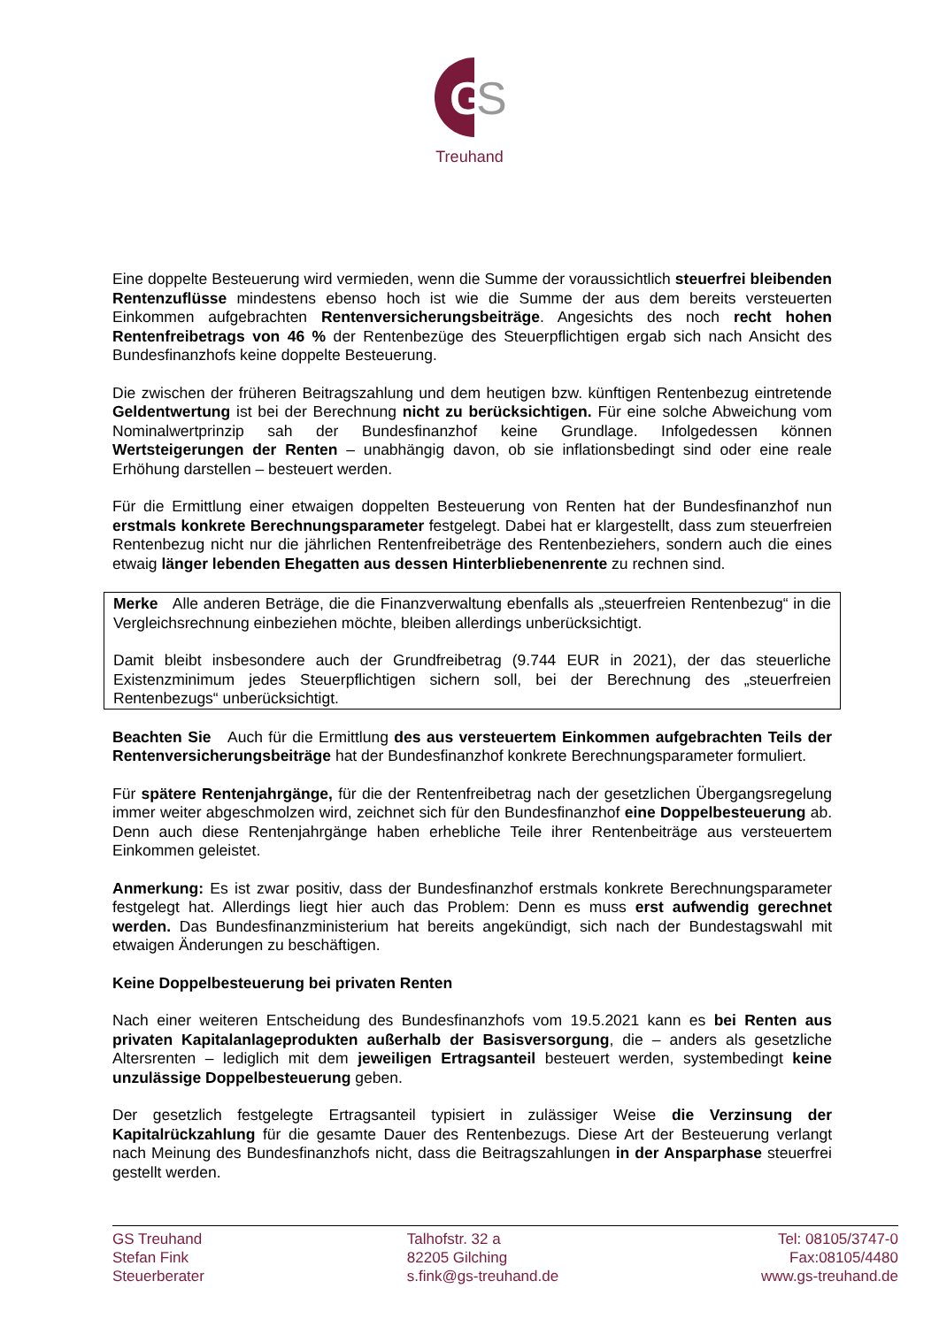G
S
Treuhand
Eine doppelte Besteuerung wird vermieden, wenn die Summe der voraussichtlich steuerfrei bleibenden Rentenzuflüsse mindestens ebenso hoch ist wie die Summe der aus dem bereits versteuerten Einkommen aufgebrachten Rentenversicherungsbeiträge. Angesichts des noch recht hohen Rentenfreibetrags von 46 % der Rentenbezüge des Steuerpflichtigen ergab sich nach Ansicht des Bundesfinanzhofs keine doppelte Besteuerung.
Die zwischen der früheren Beitragszahlung und dem heutigen bzw. künftigen Rentenbezug eintretende Geldentwertung ist bei der Berechnung nicht zu berücksichtigen. Für eine solche Abweichung vom Nominalwertprinzip sah der Bundesfinanzhof keine Grundlage. Infolgedessen können Wertsteigerungen der Renten – unabhängig davon, ob sie inflationsbedingt sind oder eine reale Erhöhung darstellen – besteuert werden.
Für die Ermittlung einer etwaigen doppelten Besteuerung von Renten hat der Bundesfinanzhof nun erstmals konkrete Berechnungsparameter festgelegt. Dabei hat er klargestellt, dass zum steuerfreien Rentenbezug nicht nur die jährlichen Rentenfreibeträge des Rentenbeziehers, sondern auch die eines etwaig länger lebenden Ehegatten aus dessen Hinterbliebenenrente zu rechnen sind.
Merke Alle anderen Beträge, die die Finanzverwaltung ebenfalls als „steuerfreien Rentenbezug“ in die Vergleichsrechnung einbeziehen möchte, bleiben allerdings unberücksichtigt.
Damit bleibt insbesondere auch der Grundfreibetrag (9.744 EUR in 2021), der das steuerliche Existenzminimum jedes Steuerpflichtigen sichern soll, bei der Berechnung des „steuerfreien Rentenbezugs“ unberücksichtigt.
Beachten Sie Auch für die Ermittlung des aus versteuertem Einkommen aufgebrachten Teils der Rentenversicherungsbeiträge hat der Bundesfinanzhof konkrete Berechnungsparameter formuliert.
Für spätere Rentenjahrgänge, für die der Rentenfreibetrag nach der gesetzlichen Übergangsregelung immer weiter abgeschmolzen wird, zeichnet sich für den Bundesfinanzhof eine Doppelbesteuerung ab. Denn auch diese Rentenjahrgänge haben erhebliche Teile ihrer Rentenbeiträge aus versteuertem Einkommen geleistet.
Anmerkung: Es ist zwar positiv, dass der Bundesfinanzhof erstmals konkrete Berechnungsparameter festgelegt hat. Allerdings liegt hier auch das Problem: Denn es muss erst aufwendig gerechnet werden. Das Bundesfinanzministerium hat bereits angekündigt, sich nach der Bundestagswahl mit etwaigen Änderungen zu beschäftigen.
Keine Doppelbesteuerung bei privaten Renten
Nach einer weiteren Entscheidung des Bundesfinanzhofs vom 19.5.2021 kann es bei Renten aus privaten Kapitalanlageprodukten außerhalb der Basisversorgung, die – anders als gesetzliche Altersrenten – lediglich mit dem jeweiligen Ertragsanteil besteuert werden, systembedingt keine unzulässige Doppelbesteuerung geben.
Der gesetzlich festgelegte Ertragsanteil typisiert in zulässiger Weise die Verzinsung der Kapitalrückzahlung für die gesamte Dauer des Rentenbezugs. Diese Art der Besteuerung verlangt nach Meinung des Bundesfinanzhofs nicht, dass die Beitragszahlungen in der Ansparphase steuerfrei gestellt werden.
GS Treuhand
Stefan Fink
Steuerberater
Talhofstr. 32 a
82205 Gilching
s.fink@gs-treuhand.de
Tel: 08105/3747-0
Fax:08105/4480
www.gs-treuhand.de